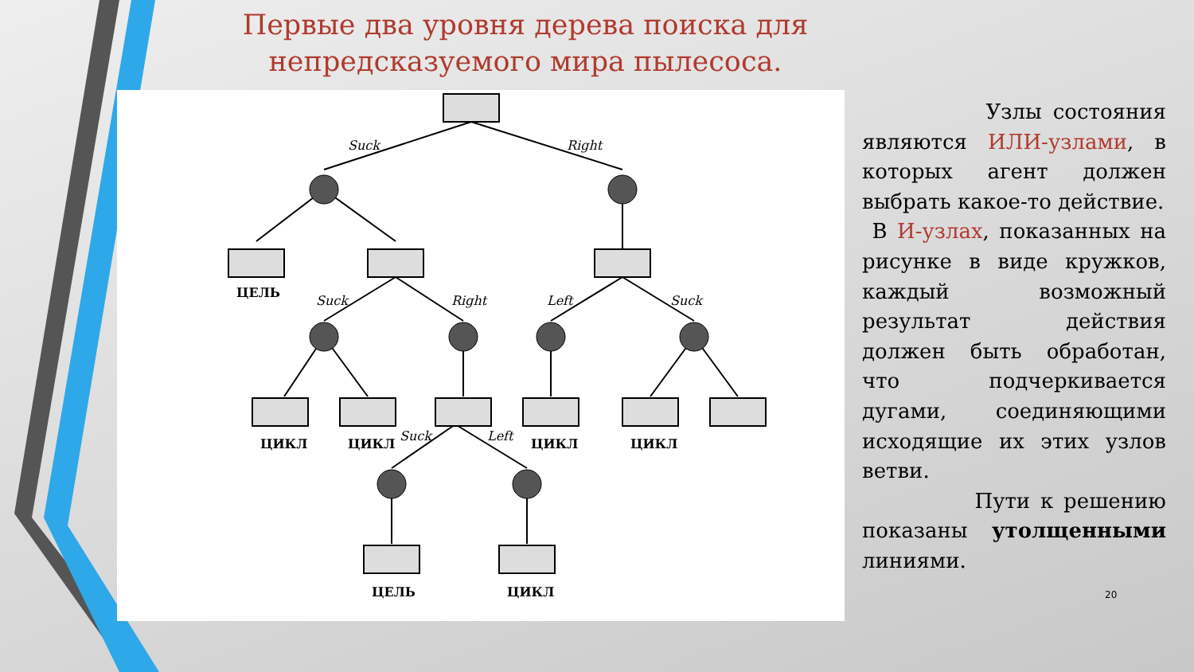Первые два уровня дерева поиска для непредсказуемого мира пылесоса.
Suck
Right
Suck
Right
Left
Suck
Suck
Left
ЦЕЛЬ
ЦИКЛ
ЦИКЛ
ЦИКЛ
ЦИКЛ
ЦЕЛЬ
ЦИКЛ
Узлы состояния являются ИЛИ-узлами, в которых агент должен выбрать какое-то действие.
В И-узлах, показанных на рисунке в виде кружков, каждый возможный результат действия должен быть обработан, что подчеркивается дугами, соединяющими исходящие их этих узлов ветви.
Пути к решению показаны утолщенными линиями.
20